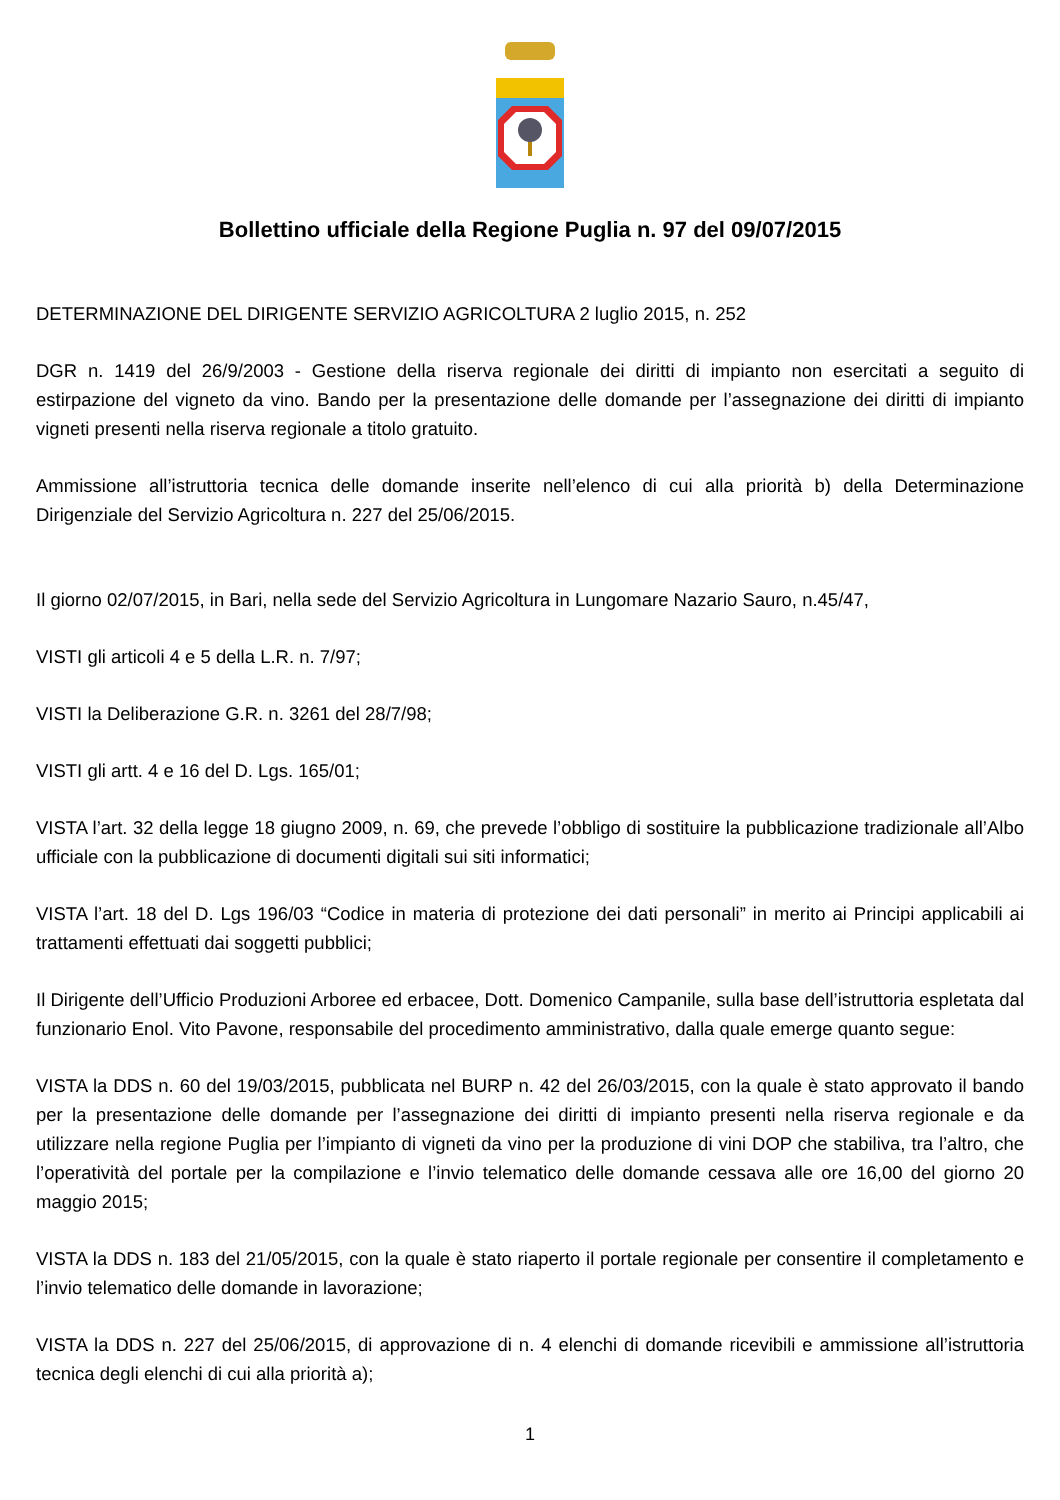Bollettino ufficiale della Regione Puglia n. 97 del 09/07/2015
DETERMINAZIONE DEL DIRIGENTE SERVIZIO AGRICOLTURA 2 luglio 2015, n. 252
DGR n. 1419 del 26/9/2003 - Gestione della riserva regionale dei diritti di impianto non esercitati a seguito di estirpazione del vigneto da vino. Bando per la presentazione delle domande per l’assegnazione dei diritti di impianto vigneti presenti nella riserva regionale a titolo gratuito.
Ammissione all’istruttoria tecnica delle domande inserite nell’elenco di cui alla priorità b) della Determinazione Dirigenziale del Servizio Agricoltura n. 227 del 25/06/2015.
Il giorno 02/07/2015, in Bari, nella sede del Servizio Agricoltura in Lungomare Nazario Sauro, n.45/47,
VISTI gli articoli 4 e 5 della L.R. n. 7/97;
VISTI la Deliberazione G.R. n. 3261 del 28/7/98;
VISTI gli artt. 4 e 16 del D. Lgs. 165/01;
VISTA l’art. 32 della legge 18 giugno 2009, n. 69, che prevede l’obbligo di sostituire la pubblicazione tradizionale all’Albo ufficiale con la pubblicazione di documenti digitali sui siti informatici;
VISTA l’art. 18 del D. Lgs 196/03 “Codice in materia di protezione dei dati personali” in merito ai Principi applicabili ai trattamenti effettuati dai soggetti pubblici;
Il Dirigente dell’Ufficio Produzioni Arboree ed erbacee, Dott. Domenico Campanile, sulla base dell’istruttoria espletata dal funzionario Enol. Vito Pavone, responsabile del procedimento amministrativo, dalla quale emerge quanto segue:
VISTA la DDS n. 60 del 19/03/2015, pubblicata nel BURP n. 42 del 26/03/2015, con la quale è stato approvato il bando per la presentazione delle domande per l’assegnazione dei diritti di impianto presenti nella riserva regionale e da utilizzare nella regione Puglia per l’impianto di vigneti da vino per la produzione di vini DOP che stabiliva, tra l’altro, che l’operatività del portale per la compilazione e l’invio telematico delle domande cessava alle ore 16,00 del giorno 20 maggio 2015;
VISTA la DDS n. 183 del 21/05/2015, con la quale è stato riaperto il portale regionale per consentire il completamento e l’invio telematico delle domande in lavorazione;
VISTA la DDS n. 227 del 25/06/2015, di approvazione di n. 4 elenchi di domande ricevibili e ammissione all’istruttoria tecnica degli elenchi di cui alla priorità a);
1